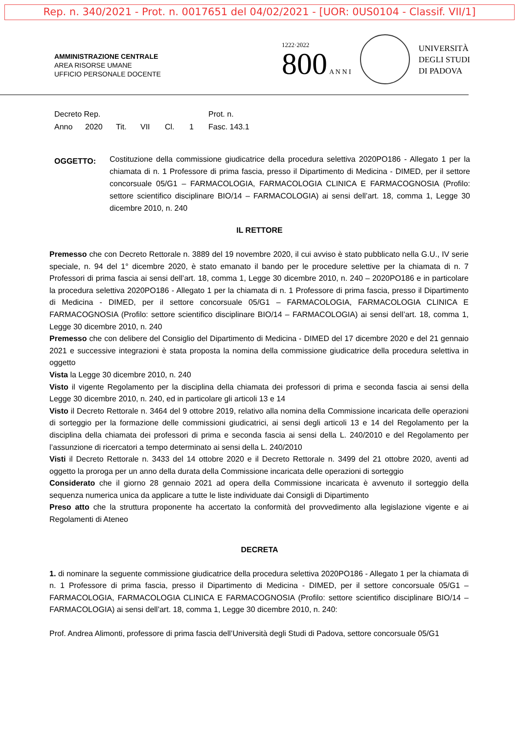Rep. n. 340/2021 - Prot. n. 0017651 del 04/02/2021 - [UOR: 0US0104 - Classif. VII/1]
AMMINISTRAZIONE CENTRALE
AREA RISORSE UMANE
UFFICIO PERSONALE DOCENTE
1222·2022
800 A N N I
UNIVERSITÀ
DEGLI STUDI
DI PADOVA
Decreto Rep. Prot. n.
Anno 2020 Tit. VII Cl. 1 Fasc. 143.1
OGGETTO:
Costituzione della commissione giudicatrice della procedura selettiva 2020PO186 - Allegato 1 per la chiamata di n. 1 Professore di prima fascia, presso il Dipartimento di Medicina - DIMED, per il settore concorsuale 05/G1 – FARMACOLOGIA, FARMACOLOGIA CLINICA E FARMACOGNOSIA (Profilo: settore scientifico disciplinare BIO/14 – FARMACOLOGIA) ai sensi dell’art. 18, comma 1, Legge 30 dicembre 2010, n. 240
IL RETTORE
Premesso che con Decreto Rettorale n. 3889 del 19 novembre 2020, il cui avviso è stato pubblicato nella G.U., IV serie speciale, n. 94 del 1° dicembre 2020, è stato emanato il bando per le procedure selettive per la chiamata di n. 7 Professori di prima fascia ai sensi dell’art. 18, comma 1, Legge 30 dicembre 2010, n. 240 – 2020PO186 e in particolare la procedura selettiva 2020PO186 - Allegato 1 per la chiamata di n. 1 Professore di prima fascia, presso il Dipartimento di Medicina - DIMED, per il settore concorsuale 05/G1 – FARMACOLOGIA, FARMACOLOGIA CLINICA E FARMACOGNOSIA (Profilo: settore scientifico disciplinare BIO/14 – FARMACOLOGIA) ai sensi dell’art. 18, comma 1, Legge 30 dicembre 2010, n. 240
Premesso che con delibere del Consiglio del Dipartimento di Medicina - DIMED del 17 dicembre 2020 e del 21 gennaio 2021 e successive integrazioni è stata proposta la nomina della commissione giudicatrice della procedura selettiva in oggetto
Vista la Legge 30 dicembre 2010, n. 240
Visto il vigente Regolamento per la disciplina della chiamata dei professori di prima e seconda fascia ai sensi della Legge 30 dicembre 2010, n. 240, ed in particolare gli articoli 13 e 14
Visto il Decreto Rettorale n. 3464 del 9 ottobre 2019, relativo alla nomina della Commissione incaricata delle operazioni di sorteggio per la formazione delle commissioni giudicatrici, ai sensi degli articoli 13 e 14 del Regolamento per la disciplina della chiamata dei professori di prima e seconda fascia ai sensi della L. 240/2010 e del Regolamento per l’assunzione di ricercatori a tempo determinato ai sensi della L. 240/2010
Visti il Decreto Rettorale n. 3433 del 14 ottobre 2020 e il Decreto Rettorale n. 3499 del 21 ottobre 2020, aventi ad oggetto la proroga per un anno della durata della Commissione incaricata delle operazioni di sorteggio
Considerato che il giorno 28 gennaio 2021 ad opera della Commissione incaricata è avvenuto il sorteggio della sequenza numerica unica da applicare a tutte le liste individuate dai Consigli di Dipartimento
Preso atto che la struttura proponente ha accertato la conformità del provvedimento alla legislazione vigente e ai Regolamenti di Ateneo
DECRETA
1. di nominare la seguente commissione giudicatrice della procedura selettiva 2020PO186 - Allegato 1 per la chiamata di n. 1 Professore di prima fascia, presso il Dipartimento di Medicina - DIMED, per il settore concorsuale 05/G1 – FARMACOLOGIA, FARMACOLOGIA CLINICA E FARMACOGNOSIA (Profilo: settore scientifico disciplinare BIO/14 – FARMACOLOGIA) ai sensi dell’art. 18, comma 1, Legge 30 dicembre 2010, n. 240:
Prof. Andrea Alimonti, professore di prima fascia dell’Università degli Studi di Padova, settore concorsuale 05/G1